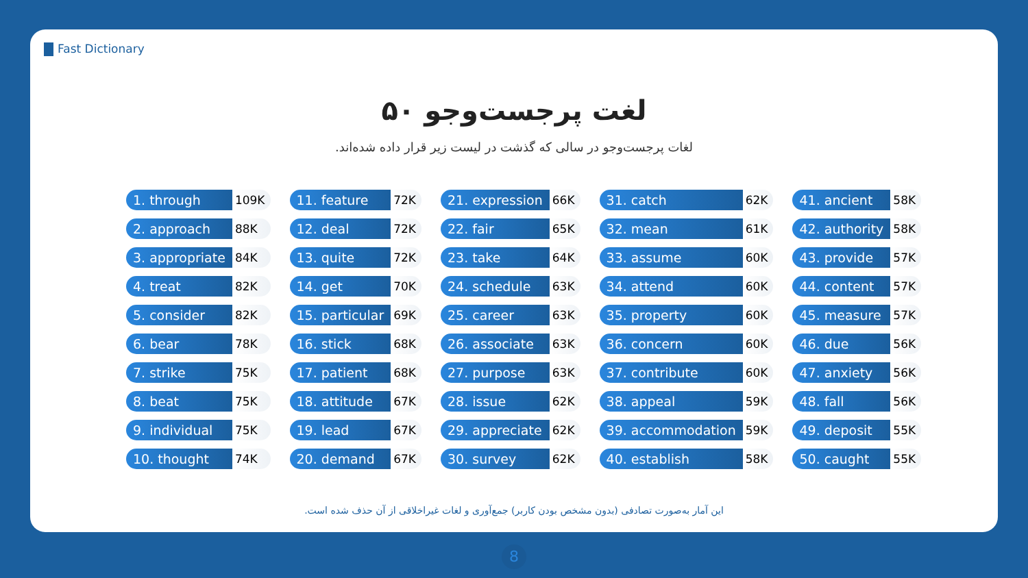Fast Dictionary
۵۰ لغت پرجست‌وجو
لغات پرجست‌وجو در سالی که گذشت در لیست زیر قرار داده شده‌اند.
| 1. through | 109K |
| 2. approach | 88K |
| 3. appropriate | 84K |
| 4. treat | 82K |
| 5. consider | 82K |
| 6. bear | 78K |
| 7. strike | 75K |
| 8. beat | 75K |
| 9. individual | 75K |
| 10. thought | 74K |
| 11. feature | 72K |
| 12. deal | 72K |
| 13. quite | 72K |
| 14. get | 70K |
| 15. particular | 69K |
| 16. stick | 68K |
| 17. patient | 68K |
| 18. attitude | 67K |
| 19. lead | 67K |
| 20. demand | 67K |
| 21. expression | 66K |
| 22. fair | 65K |
| 23. take | 64K |
| 24. schedule | 63K |
| 25. career | 63K |
| 26. associate | 63K |
| 27. purpose | 63K |
| 28. issue | 62K |
| 29. appreciate | 62K |
| 30. survey | 62K |
| 31. catch | 62K |
| 32. mean | 61K |
| 33. assume | 60K |
| 34. attend | 60K |
| 35. property | 60K |
| 36. concern | 60K |
| 37. contribute | 60K |
| 38. appeal | 59K |
| 39. accommodation | 59K |
| 40. establish | 58K |
| 41. ancient | 58K |
| 42. authority | 58K |
| 43. provide | 57K |
| 44. content | 57K |
| 45. measure | 57K |
| 46. due | 56K |
| 47. anxiety | 56K |
| 48. fall | 56K |
| 49. deposit | 55K |
| 50. caught | 55K |
این آمار به‌صورت تصادفی (بدون مشخص بودن کاربر) جمع‌آوری و لغات غیراخلاقی از آن حذف شده است.
8